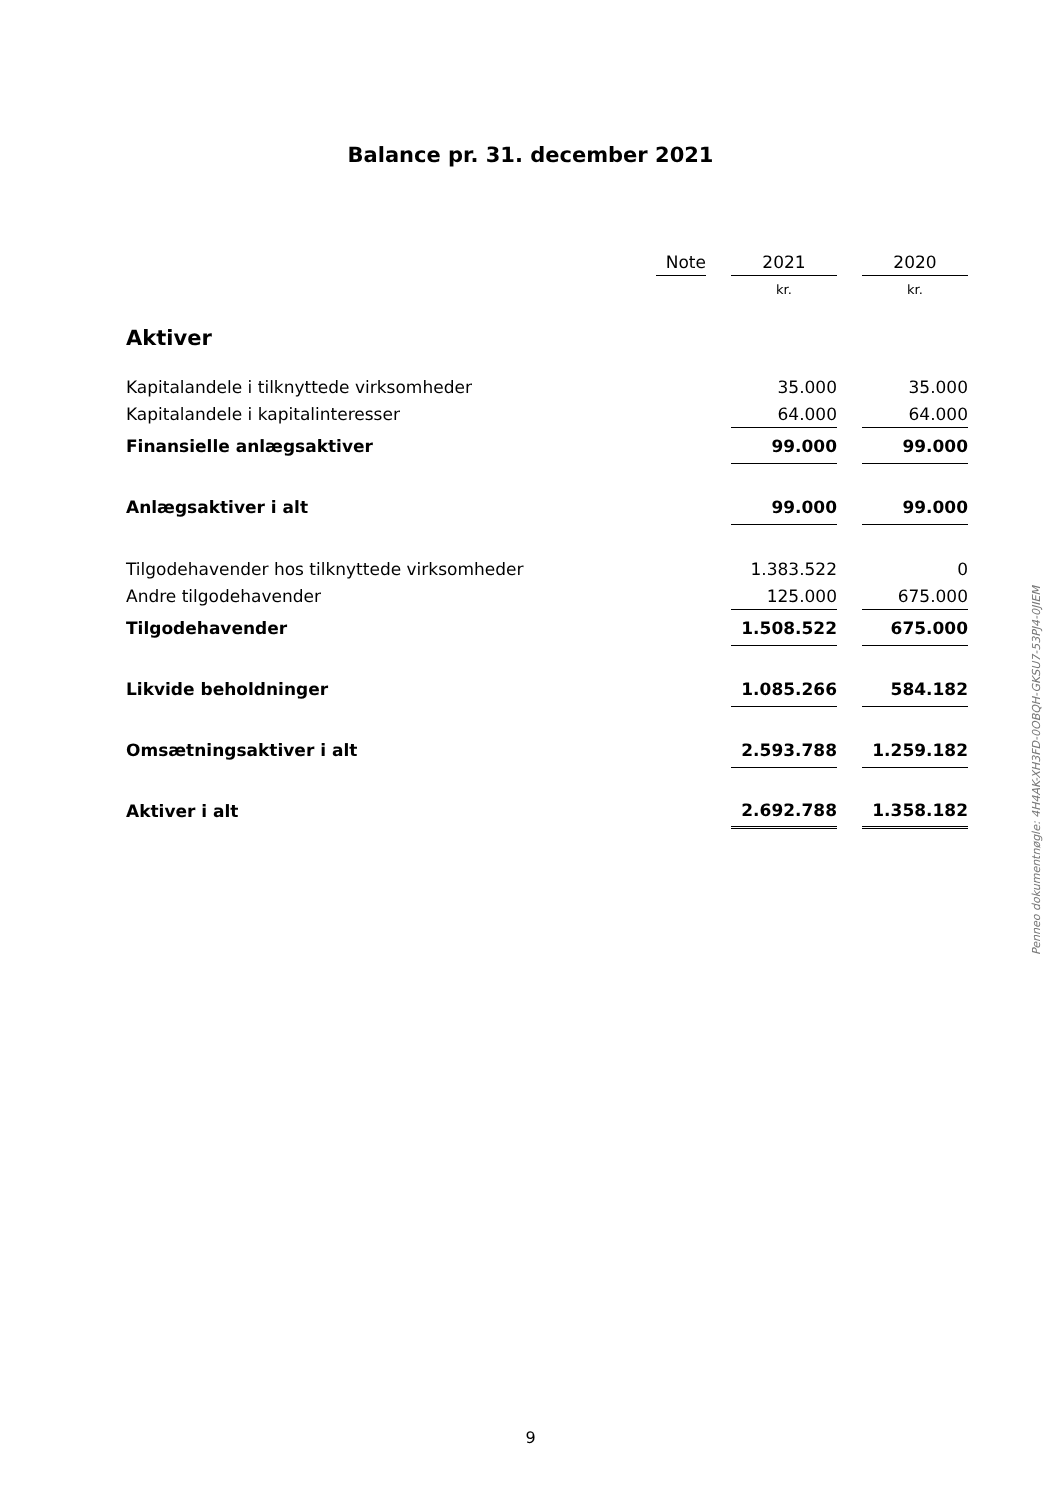Balance pr. 31. december 2021
| | Note | | 2021 | | 2020 |
| --- | --- | --- | --- | --- | --- |
| | | | kr. | | kr. |
| Aktiver | | | | | |
| Kapitalandele i tilknyttede virksomheder | | | 35.000 | | 35.000 |
| Kapitalandele i kapitalinteresser | | | 64.000 | | 64.000 |
| Finansielle anlægsaktiver | | | 99.000 | | 99.000 |
| Anlægsaktiver i alt | | | 99.000 | | 99.000 |
| Tilgodehavender hos tilknyttede virksomheder | | | 1.383.522 | | 0 |
| Andre tilgodehavender | | | 125.000 | | 675.000 |
| Tilgodehavender | | | 1.508.522 | | 675.000 |
| Likvide beholdninger | | | 1.085.266 | | 584.182 |
| Omsætningsaktiver i alt | | | 2.593.788 | | 1.259.182 |
| Aktiver i alt | | | 2.692.788 | | 1.358.182 |
Penneo dokumentnøgle: 4H4AK-XH3FD-0OBQH-GKSU7-53PJ4-0JIEM
9